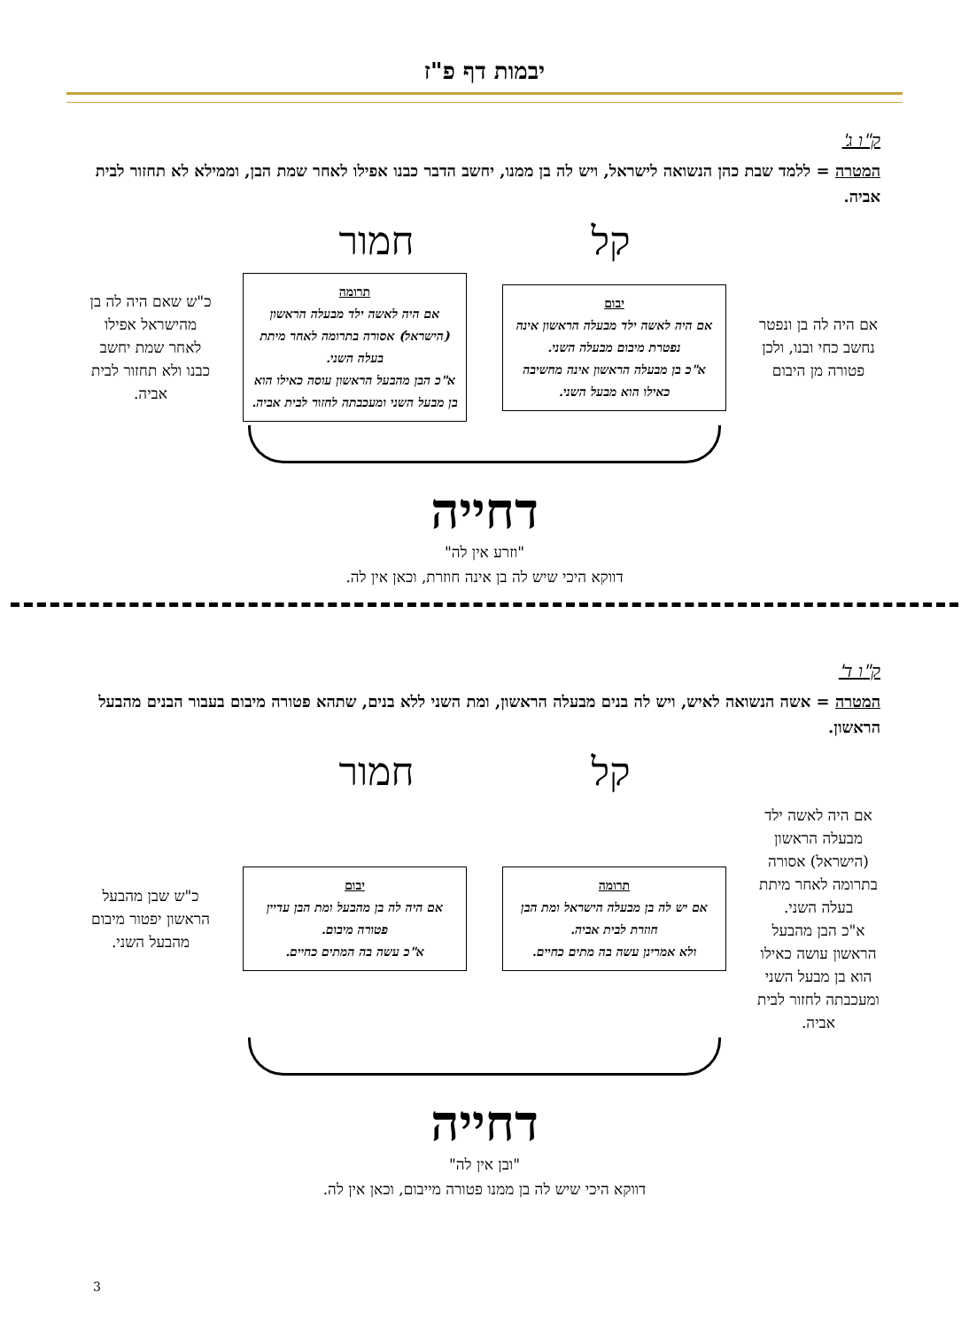יבמות דף פ"ז
ק"ו ג'
המטרה = ללמד שבת כהן הנשואה לישראל, ויש לה בן ממנו, יחשב הדבר כבנו אפילו לאחר שמת הבן, וממילא לא תחזור לבית אביה.
קל חמור
אם היה לה בן ונפטר נחשב כחי ובנו, ולכן פטורה מן היבום
יבום
אם היה לאשה ילד מבעלה הראשון אינה נפטרת מיבום מבעלה השני.
א"כ בן מבעלה הראשון אינה מחשיבה כאילו הוא מבעל השני.
תרומה
אם היה לאשה ילד מבעלה הראשון (הישראל) אסורה בתרומה לאחר מיתת בעלה השני.
א"כ הבן מהבעל הראשון עוסה כאילו הוא בן מבעל השני ומעכבתה לחזור לבית אביה.
כ"ש שאם היה לה בן מהישראל אפילו לאחר שמת יחשב כבנו ולא תחזור לבית אביה.
דחייה
"וזרע אין לה"
דווקא היכי שיש לה בן אינה חוזרת, וכאן אין לה.
ק"ו ד'
המטרה = אשה הנשואה לאיש, ויש לה בנים מבעלה הראשון, ומת השני ללא בנים, שתהא פטורה מיבום בעבור הבנים מהבעל הראשון.
קל חמור
אם היה לאשה ילד מבעלה הראשון (הישראל) אסורה בתרומה לאחר מיתת בעלה השני.
א"כ הבן מהבעל הראשון עושה כאילו הוא בן מבעל השני ומעכבתה לחזור לבית אביה.
תרומה
אם יש לה בן מבעלה הישראל ומת הבן חוזרת לבית אביה.
ולא אמרינן עשה בה מתים כחיים.
יבום
אם היה לה בן מהבעל ומת הבן עדיין פטורה מיבום.
א"כ עשה בה המתים כחיים.
כ"ש שבן מהבעל הראשון יפטור מיבום מהבעל השני.
דחייה
"ובן אין לה"
דווקא היכי שיש לה בן ממנו פטורה מייבום, וכאן אין לה.
3